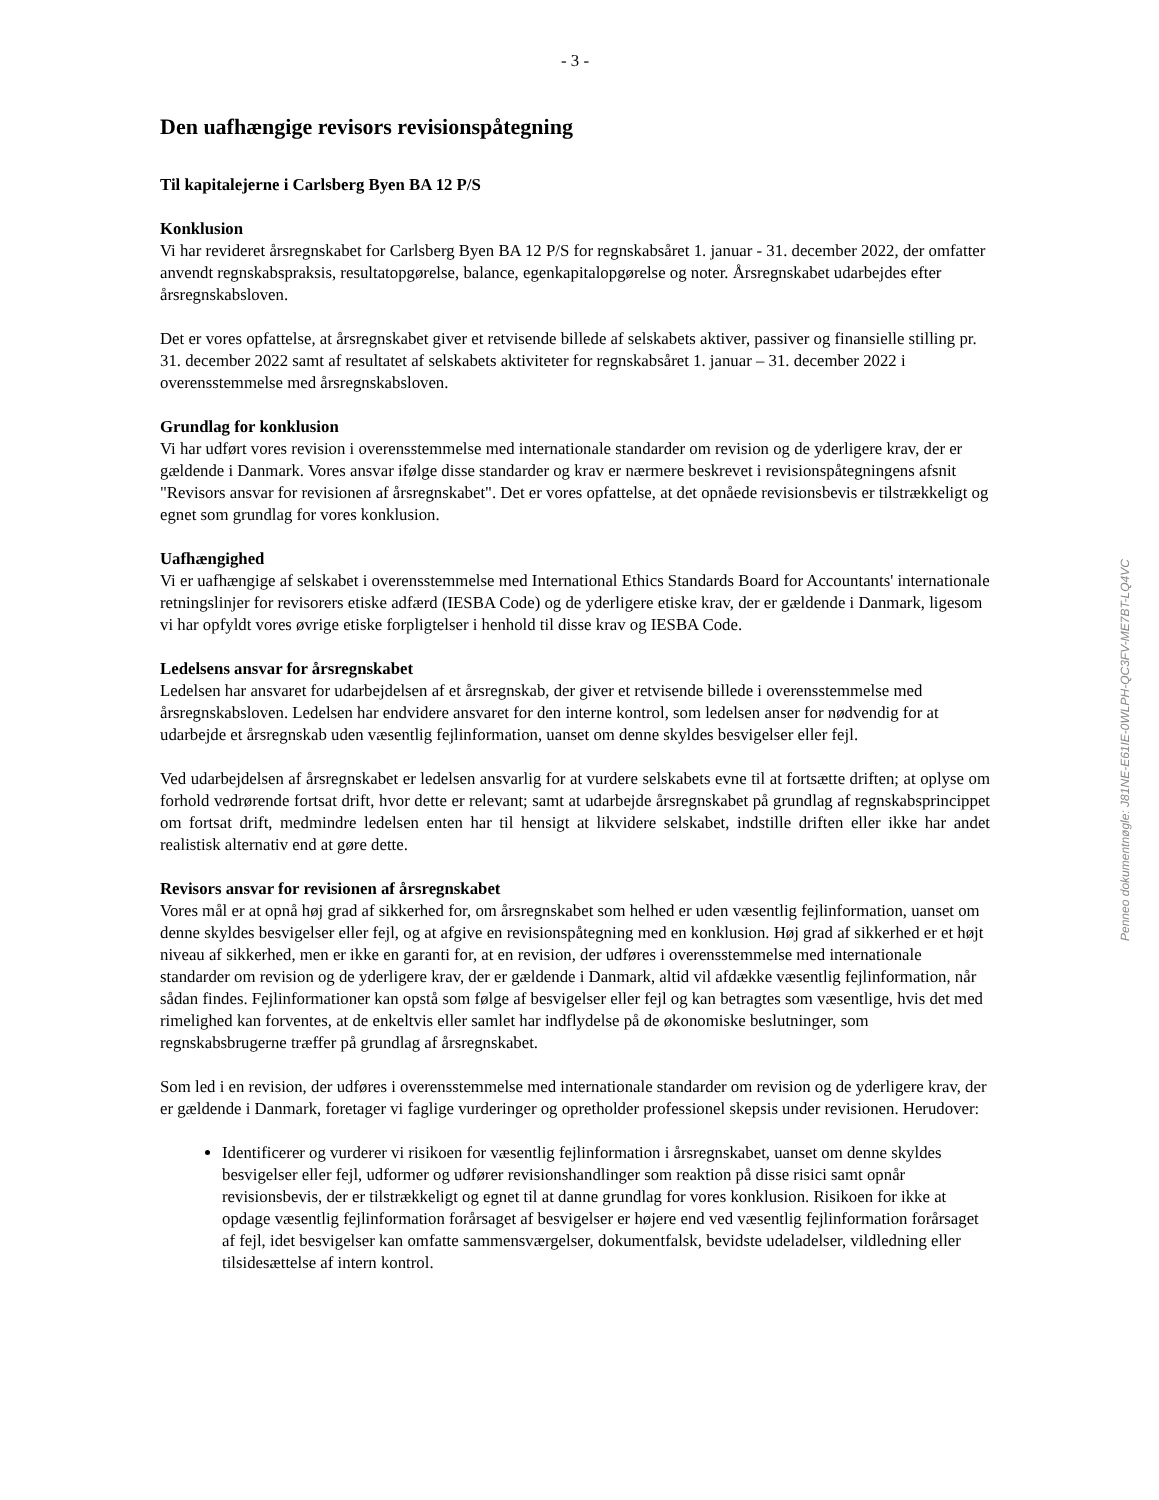- 3 -
Den uafhængige revisors revisionspåtegning
Til kapitalejerne i Carlsberg Byen BA 12 P/S
Konklusion
Vi har revideret årsregnskabet for Carlsberg Byen BA 12 P/S for regnskabsåret 1. januar - 31. december 2022, der omfatter anvendt regnskabspraksis, resultatopgørelse, balance, egenkapitalopgørelse og noter. Årsregnskabet udarbejdes efter årsregnskabsloven.
Det er vores opfattelse, at årsregnskabet giver et retvisende billede af selskabets aktiver, passiver og finansielle stilling pr. 31. december 2022 samt af resultatet af selskabets aktiviteter for regnskabsåret 1. januar – 31. december 2022 i overensstemmelse med årsregnskabsloven.
Grundlag for konklusion
Vi har udført vores revision i overensstemmelse med internationale standarder om revision og de yderligere krav, der er gældende i Danmark. Vores ansvar ifølge disse standarder og krav er nærmere beskrevet i revisionspåtegningens afsnit "Revisors ansvar for revisionen af årsregnskabet". Det er vores opfattelse, at det opnåede revisionsbevis er tilstrækkeligt og egnet som grundlag for vores konklusion.
Uafhængighed
Vi er uafhængige af selskabet i overensstemmelse med International Ethics Standards Board for Accountants' internationale retningslinjer for revisorers etiske adfærd (IESBA Code) og de yderligere etiske krav, der er gældende i Danmark, ligesom vi har opfyldt vores øvrige etiske forpligtelser i henhold til disse krav og IESBA Code.
Ledelsens ansvar for årsregnskabet
Ledelsen har ansvaret for udarbejdelsen af et årsregnskab, der giver et retvisende billede i overensstemmelse med årsregnskabsloven. Ledelsen har endvidere ansvaret for den interne kontrol, som ledelsen anser for nødvendig for at udarbejde et årsregnskab uden væsentlig fejlinformation, uanset om denne skyldes besvigelser eller fejl.
Ved udarbejdelsen af årsregnskabet er ledelsen ansvarlig for at vurdere selskabets evne til at fortsætte driften; at oplyse om forhold vedrørende fortsat drift, hvor dette er relevant; samt at udarbejde årsregnskabet på grundlag af regnskabsprincippet om fortsat drift, medmindre ledelsen enten har til hensigt at likvidere selskabet, indstille driften eller ikke har andet realistisk alternativ end at gøre dette.
Revisors ansvar for revisionen af årsregnskabet
Vores mål er at opnå høj grad af sikkerhed for, om årsregnskabet som helhed er uden væsentlig fejlinformation, uanset om denne skyldes besvigelser eller fejl, og at afgive en revisionspåtegning med en konklusion. Høj grad af sikkerhed er et højt niveau af sikkerhed, men er ikke en garanti for, at en revision, der udføres i overensstemmelse med internationale standarder om revision og de yderligere krav, der er gældende i Danmark, altid vil afdække væsentlig fejlinformation, når sådan findes. Fejlinformationer kan opstå som følge af besvigelser eller fejl og kan betragtes som væsentlige, hvis det med rimelighed kan forventes, at de enkeltvis eller samlet har indflydelse på de økonomiske beslutninger, som regnskabsbrugerne træffer på grundlag af årsregnskabet.
Som led i en revision, der udføres i overensstemmelse med internationale standarder om revision og de yderligere krav, der er gældende i Danmark, foretager vi faglige vurderinger og opretholder professionel skepsis under revisionen. Herudover:
Identificerer og vurderer vi risikoen for væsentlig fejlinformation i årsregnskabet, uanset om denne skyldes besvigelser eller fejl, udformer og udfører revisionshandlinger som reaktion på disse risici samt opnår revisionsbevis, der er tilstrækkeligt og egnet til at danne grundlag for vores konklusion. Risikoen for ikke at opdage væsentlig fejlinformation forårsaget af besvigelser er højere end ved væsentlig fejlinformation forårsaget af fejl, idet besvigelser kan omfatte sammensværgelser, dokumentfalsk, bevidste udeladelser, vildledning eller tilsidesættelse af intern kontrol.
Penneo dokumentnøgle: J81NE-E61IE-0WLPH-QC3FV-ME7BT-LQ4VC